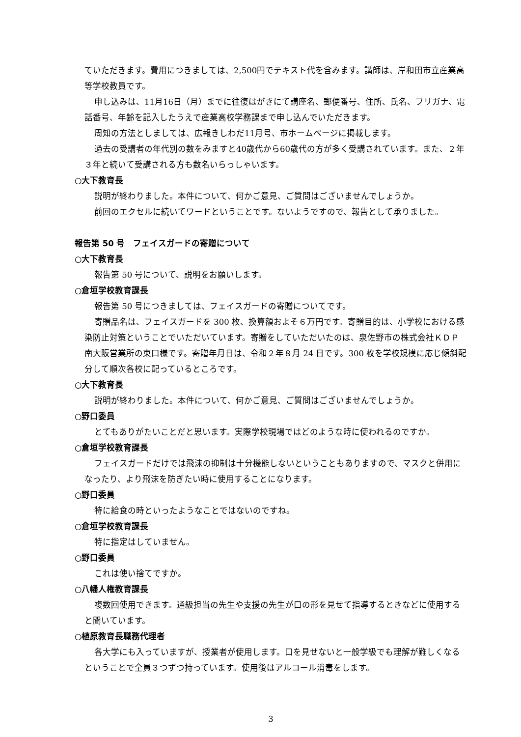ていただきます。費用につきましては、2,500円でテキスト代を含みます。講師は、岸和田市立産業高等学校教員です。
申し込みは、11月16日（月）までに往復はがきにて講座名、郵便番号、住所、氏名、フリガナ、電話番号、年齢を記入したうえで産業高校学務課まで申し込んでいただきます。
周知の方法としましては、広報きしわだ11月号、市ホームページに掲載します。
過去の受講者の年代別の数をみますと40歳代から60歳代の方が多く受講されています。また、２年３年と続いて受講される方も数名いらっしゃいます。
○大下教育長
説明が終わりました。本件について、何かご意見、ご質問はございませんでしょうか。
前回のエクセルに続いてワードということです。ないようですので、報告として承りました。
報告第 50 号　フェイスガードの寄贈について
○大下教育長
報告第 50 号について、説明をお願いします。
○倉垣学校教育課長
報告第 50 号につきましては、フェイスガードの寄贈についてです。
寄贈品名は、フェイスガードを 300 枚、換算額およそ６万円です。寄贈目的は、小学校における感染防止対策ということでいただいています。寄贈をしていただいたのは、泉佐野市の株式会社ＫＤＰ南大阪営業所の東口様です。寄贈年月日は、令和２年８月 24 日です。300 枚を学校規模に応じ傾斜配分して順次各校に配っているところです。
○大下教育長
説明が終わりました。本件について、何かご意見、ご質問はございませんでしょうか。
○野口委員
とてもありがたいことだと思います。実際学校現場ではどのような時に使われるのですか。
○倉垣学校教育課長
フェイスガードだけでは飛沫の抑制は十分機能しないということもありますので、マスクと併用になったり、より飛沫を防ぎたい時に使用することになります。
○野口委員
特に給食の時といったようなことではないのですね。
○倉垣学校教育課長
特に指定はしていません。
○野口委員
これは使い捨てですか。
○八幡人権教育課長
複数回使用できます。通級担当の先生や支援の先生が口の形を見せて指導するときなどに使用すると聞いています。
○植原教育長職務代理者
各大学にも入っていますが、授業者が使用します。口を見せないと一般学級でも理解が難しくなるということで全員３つずつ持っています。使用後はアルコール消毒をします。
3